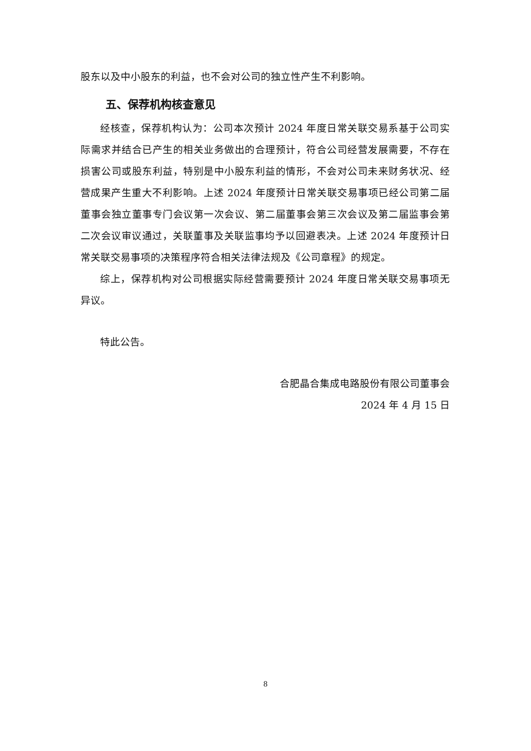股东以及中小股东的利益，也不会对公司的独立性产生不利影响。
五、保荐机构核查意见
经核查，保荐机构认为：公司本次预计 2024 年度日常关联交易系基于公司实际需求并结合已产生的相关业务做出的合理预计，符合公司经营发展需要，不存在损害公司或股东利益，特别是中小股东利益的情形，不会对公司未来财务状况、经营成果产生重大不利影响。上述 2024 年度预计日常关联交易事项已经公司第二届董事会独立董事专门会议第一次会议、第二届董事会第三次会议及第二届监事会第二次会议审议通过，关联董事及关联监事均予以回避表决。上述 2024 年度预计日常关联交易事项的决策程序符合相关法律法规及《公司章程》的规定。
综上，保荐机构对公司根据实际经营需要预计 2024 年度日常关联交易事项无异议。
特此公告。
合肥晶合集成电路股份有限公司董事会
2024 年 4 月 15 日
8